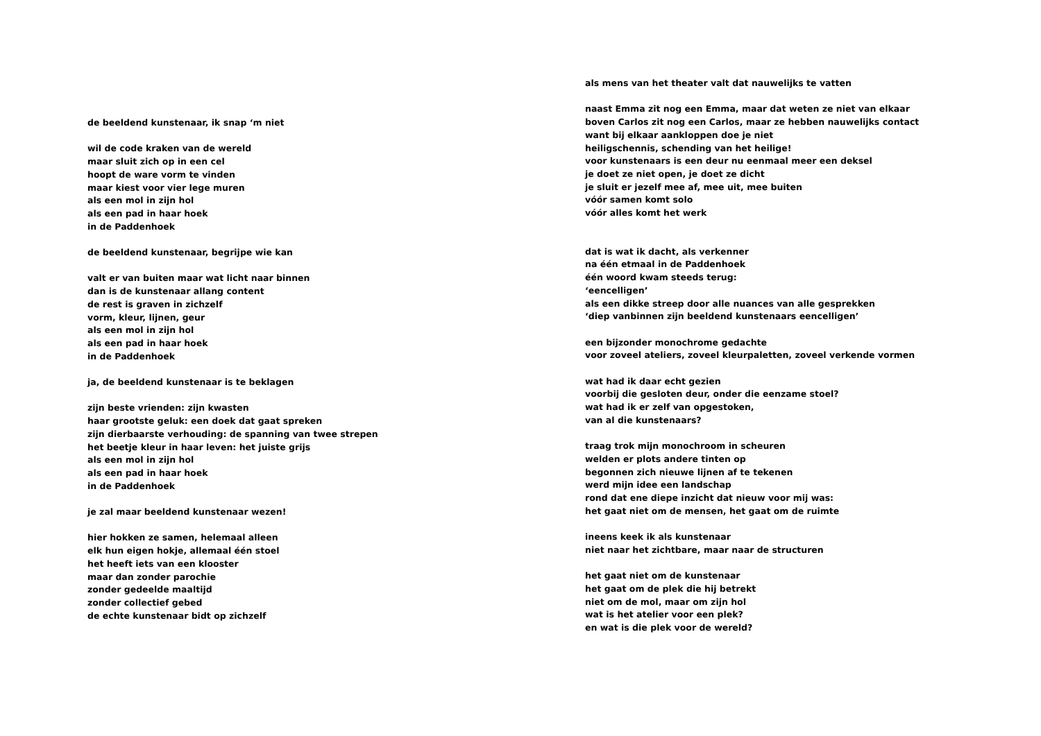de beeldend kunstenaar, ik snap ‘m niet
wil de code kraken van de wereld maar sluit zich op in een cel hoopt de ware vorm te vinden maar kiest voor vier lege muren als een mol in zijn hol als een pad in haar hoek in de Paddenhoek
de beeldend kunstenaar, begrijpe wie kan
valt er van buiten maar wat licht naar binnen dan is de kunstenaar allang content de rest is graven in zichzelf vorm, kleur, lijnen, geur als een mol in zijn hol als een pad in haar hoek in de Paddenhoek
ja, de beeldend kunstenaar is te beklagen
zijn beste vrienden: zijn kwasten haar grootste geluk: een doek dat gaat spreken zijn dierbaarste verhouding: de spanning van twee strepen het beetje kleur in haar leven: het juiste grijs als een mol in zijn hol als een pad in haar hoek in de Paddenhoek
je zal maar beeldend kunstenaar wezen!
hier hokken ze samen, helemaal alleen elk hun eigen hokje, allemaal één stoel het heeft iets van een klooster maar dan zonder parochie zonder gedeelde maaltijd zonder collectief gebed de echte kunstenaar bidt op zichzelf
als mens van het theater valt dat nauwelijks te vatten
naast Emma zit nog een Emma, maar dat weten ze niet van elkaar boven Carlos zit nog een Carlos, maar ze hebben nauwelijks contact want bij elkaar aankloppen doe je niet heiligschennis, schending van het heilige! voor kunstenaars is een deur nu eenmaal meer een deksel je doet ze niet open, je doet ze dicht je sluit er jezelf mee af, mee uit, mee buiten vóór samen komt solo vóór alles komt het werk
dat is wat ik dacht, als verkenner na één etmaal in de Paddenhoek één woord kwam steeds terug: ‘eencelligen’ als een dikke streep door alle nuances van alle gesprekken ‘diep vanbinnen zijn beeldend kunstenaars eencelligen’
een bijzonder monochrome gedachte voor zoveel ateliers, zoveel kleurpaletten, zoveel verkende vormen
wat had ik daar echt gezien voorbij die gesloten deur, onder die eenzame stoel? wat had ik er zelf van opgestoken, van al die kunstenaars?
traag trok mijn monochroom in scheuren welden er plots andere tinten op begonnen zich nieuwe lijnen af te tekenen werd mijn idee een landschap rond dat ene diepe inzicht dat nieuw voor mij was: het gaat niet om de mensen, het gaat om de ruimte
ineens keek ik als kunstenaar niet naar het zichtbare, maar naar de structuren
het gaat niet om de kunstenaar het gaat om de plek die hij betrekt niet om de mol, maar om zijn hol wat is het atelier voor een plek? en wat is die plek voor de wereld?